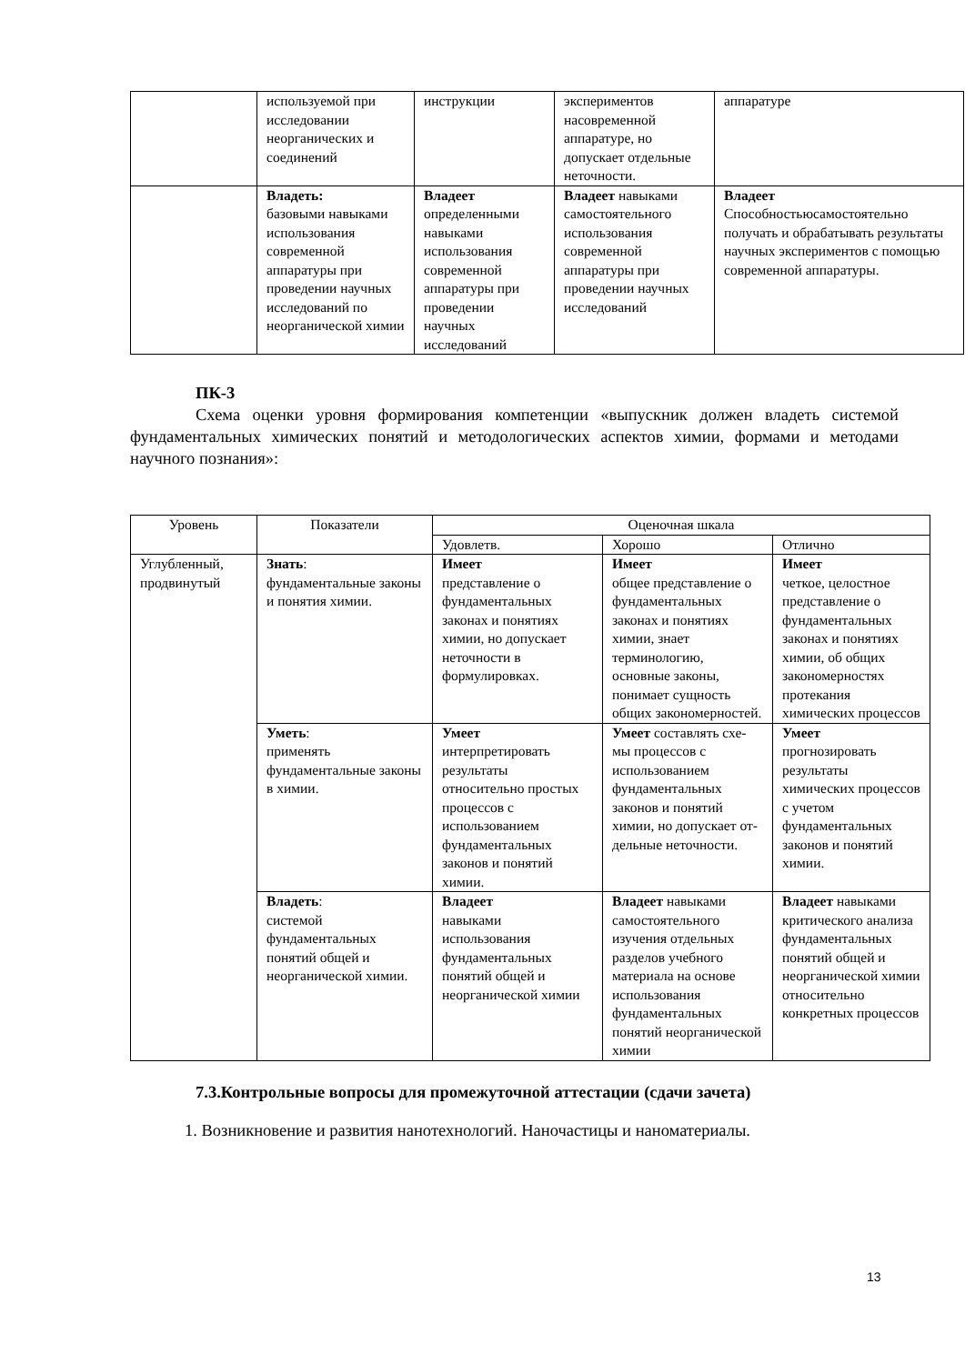| | используемой при исследовании неорганических и соединений | инструкции | экспериментов насовременной аппаратуре, но допускает отдельные неточности. | аппаратуре |
| | Владеть: базовыми навыками использования современной аппаратуры при проведении научных исследований по неорганической химии | Владеет определенными навыками использования современной аппаратуры при проведении научных исследований | Владеет навыками самостоятельного использования современной аппаратуры при проведении научных исследований | Владеет Способностьюсамостоятельно получать и обрабатывать результаты научных экспериментов с помощью современной аппаратуры. |
ПК-3
Схема оценки уровня формирования компетенции «выпускник должен владеть системой фундаментальных химических понятий и методологических аспектов химии, формами и методами научного познания»:
| Уровень | Показатели | Оценочная шкала | | |
| --- | --- | --- | --- | --- |
| | | Удовлетв. | Хорошо | Отлично |
| Углубленный, продвинутый | Знать : фундаментальные законы и понятия химии. | Имеет представление о фундаментальных законах и понятиях химии, но допускает неточности в формулировках. | Имеет общее представление о фундаментальных законах и понятиях химии, знает терминологию, основные законы, понимает сущность общих закономерностей. | Имеет четкое, целостное представление о фундаментальных законах и понятиях химии, об общих закономерностях протекания химических процессов |
| | Уметь : применять фундаментальные законы в химии. | Умеет интерпретировать результаты относительно простых процессов с использованием фундаментальных законов и понятий химии. | Умеет составлять схе-мы процессов с использованием фундаментальных законов и понятий химии, но допускает от-дельные неточности. | Умеет прогнозировать результаты химических процессов с учетом фундаментальных законов и понятий химии. |
| | Владеть : системой фундаментальных понятий общей и неорганической химии. | Владеет навыками использования фундаментальных понятий общей и неорганической химии | Владеет навыками самостоятельного изучения отдельных разделов учебного материала на основе использования фундаментальных понятий неорганической химии | Владеет навыками критического анализа фундаментальных понятий общей и неорганической химии относительно конкретных процессов |
7.3.Контрольные вопросы для промежуточной аттестации (сдачи зачета)
1. Возникновение и развития нанотехнологий. Наночастицы и наноматериалы.
13